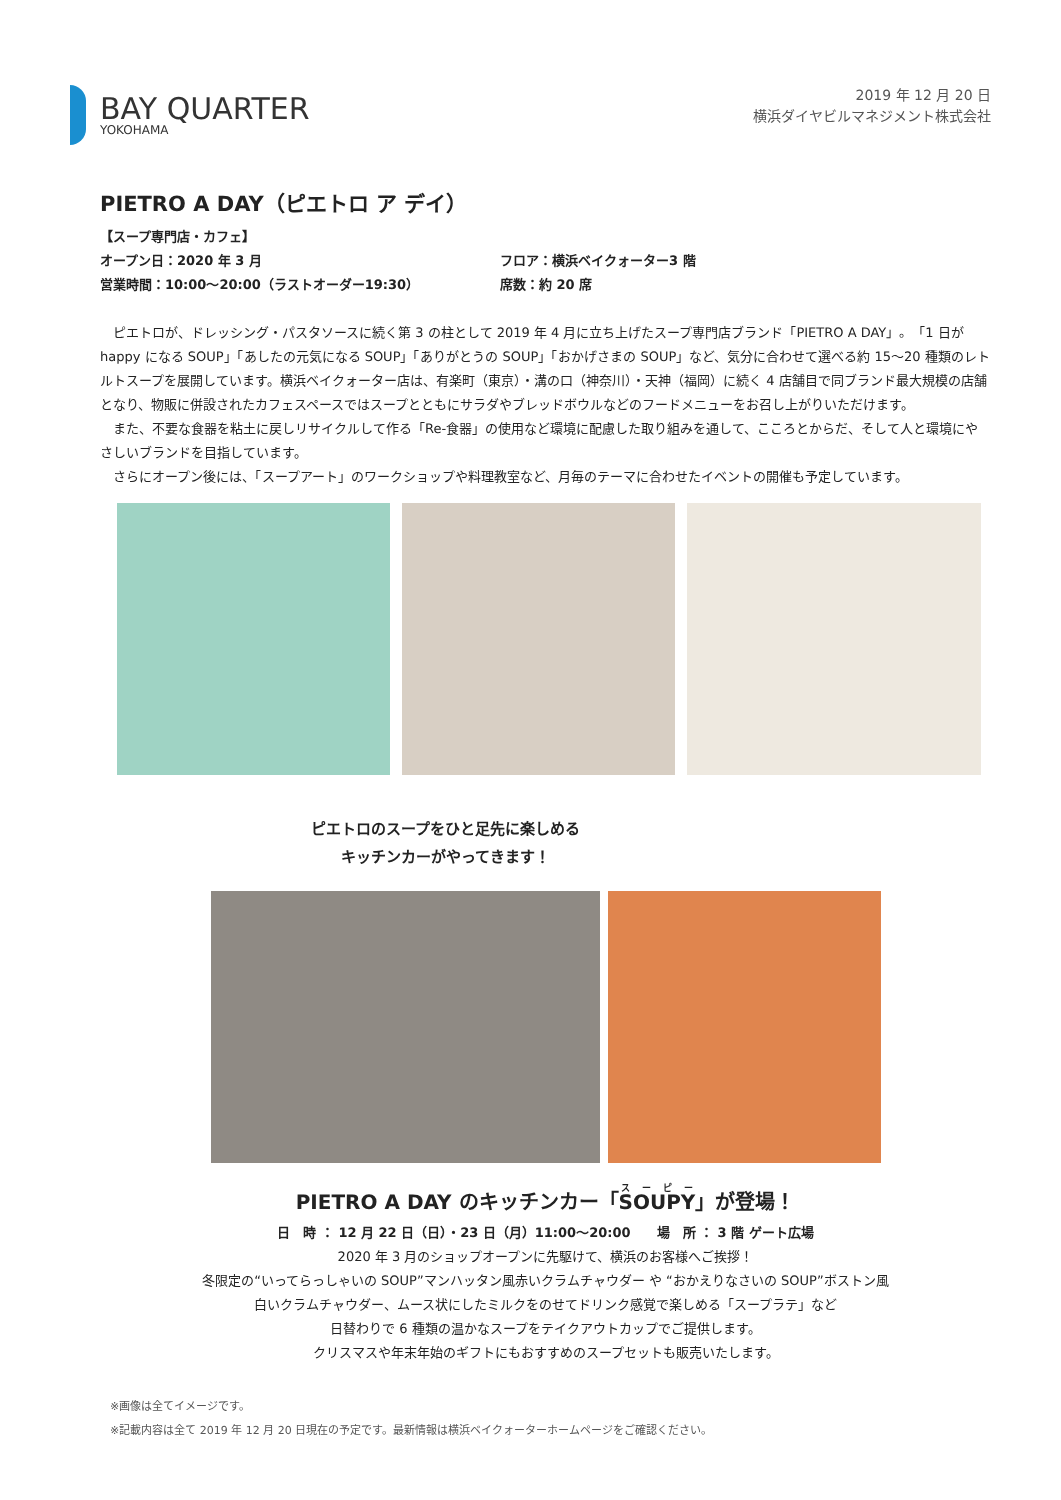BAY QUARTER
YOKOHAMA
2019 年 12 月 20 日
横浜ダイヤビルマネジメント株式会社
PIETRO A DAY（ピエトロ ア デイ）
【スープ専門店・カフェ】
オープン日：2020 年 3 月 フロア：横浜ベイクォーター3 階
営業時間：10:00～20:00（ラストオーダー19:30） 席数：約 20 席
　ピエトロが、ドレッシング・パスタソースに続く第 3 の柱として 2019 年 4 月に立ち上げたスープ専門店ブランド「PIETRO A DAY」。「1 日が happy になる SOUP」「あしたの元気になる SOUP」「ありがとうの SOUP」「おかげさまの SOUP」など、気分に合わせて選べる約 15～20 種類のレトルトスープを展開しています。横浜ベイクォーター店は、有楽町（東京）・溝の口（神奈川）・天神（福岡）に続く 4 店舗目で同ブランド最大規模の店舗となり、物販に併設されたカフェスペースではスープとともにサラダやブレッドボウルなどのフードメニューをお召し上がりいただけます。
　また、不要な食器を粘土に戻しリサイクルして作る「Re-食器」の使用など環境に配慮した取り組みを通して、こころとからだ、そして人と環境にやさしいブランドを目指しています。
　さらにオープン後には、「スープアート」のワークショップや料理教室など、月毎のテーマに合わせたイベントの開催も予定しています。
ピエトロのスープをひと足先に楽しめる
キッチンカーがやってきます！
PIETRO A DAY のキッチンカー「SOUPY」が登場！
日　時 ： 12 月 22 日（日）・23 日（月）11:00～20:00　　場　所 ： 3 階 ゲート広場
2020 年 3 月のショップオープンに先駆けて、横浜のお客様へご挨拶！
冬限定の“いってらっしゃいの SOUP”マンハッタン風赤いクラムチャウダー や “おかえりなさいの SOUP”ボストン風
白いクラムチャウダー、ムース状にしたミルクをのせてドリンク感覚で楽しめる「スープラテ」など
日替わりで 6 種類の温かなスープをテイクアウトカップでご提供します。
クリスマスや年末年始のギフトにもおすすめのスープセットも販売いたします。
※画像は全てイメージです。
※記載内容は全て 2019 年 12 月 20 日現在の予定です。最新情報は横浜ベイクォーターホームページをご確認ください。